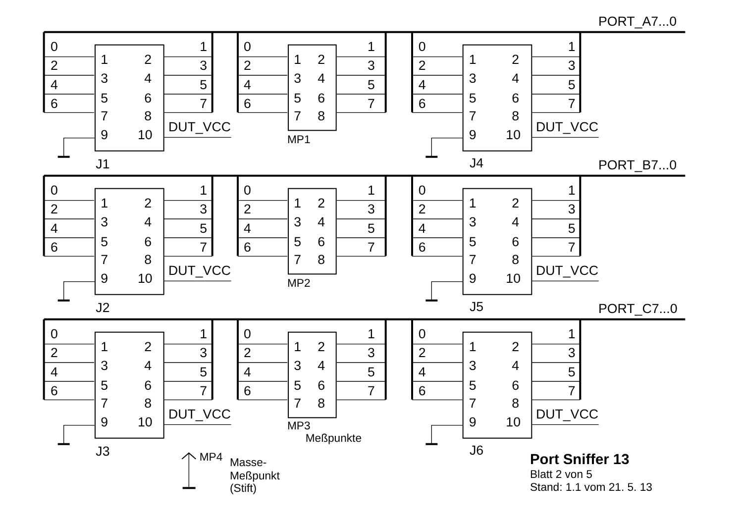PORT_A7...0
0
2
4
6
1
3
5
7
1
2
3
4
5
6
7
8
9
10
DUT_VCC
J1
0
2
4
6
1
3
5
7
1
2
3
4
5
6
7
8
MP1
0
2
4
6
1
3
5
7
1
2
3
4
5
6
7
8
9
10
DUT_VCC
J4
PORT_B7...0
0
2
4
6
1
3
5
7
1
2
3
4
5
6
7
8
9
10
DUT_VCC
J2
0
2
4
6
1
3
5
7
1
2
3
4
5
6
7
8
MP2
0
2
4
6
1
3
5
7
1
2
3
4
5
6
7
8
9
10
DUT_VCC
J5
PORT_C7...0
0
2
4
6
1
3
5
7
1
2
3
4
5
6
7
8
9
10
DUT_VCC
J3
0
2
4
6
1
3
5
7
1
2
3
4
5
6
7
8
MP3
Meßpunkte
0
2
4
6
1
3
5
7
1
2
3
4
5
6
7
8
9
10
DUT_VCC
J6
MP4
Masse-
Meßpunkt
(Stift)
Port Sniffer 13
Blatt 2 von 5
Stand: 1.1 vom 21. 5. 13